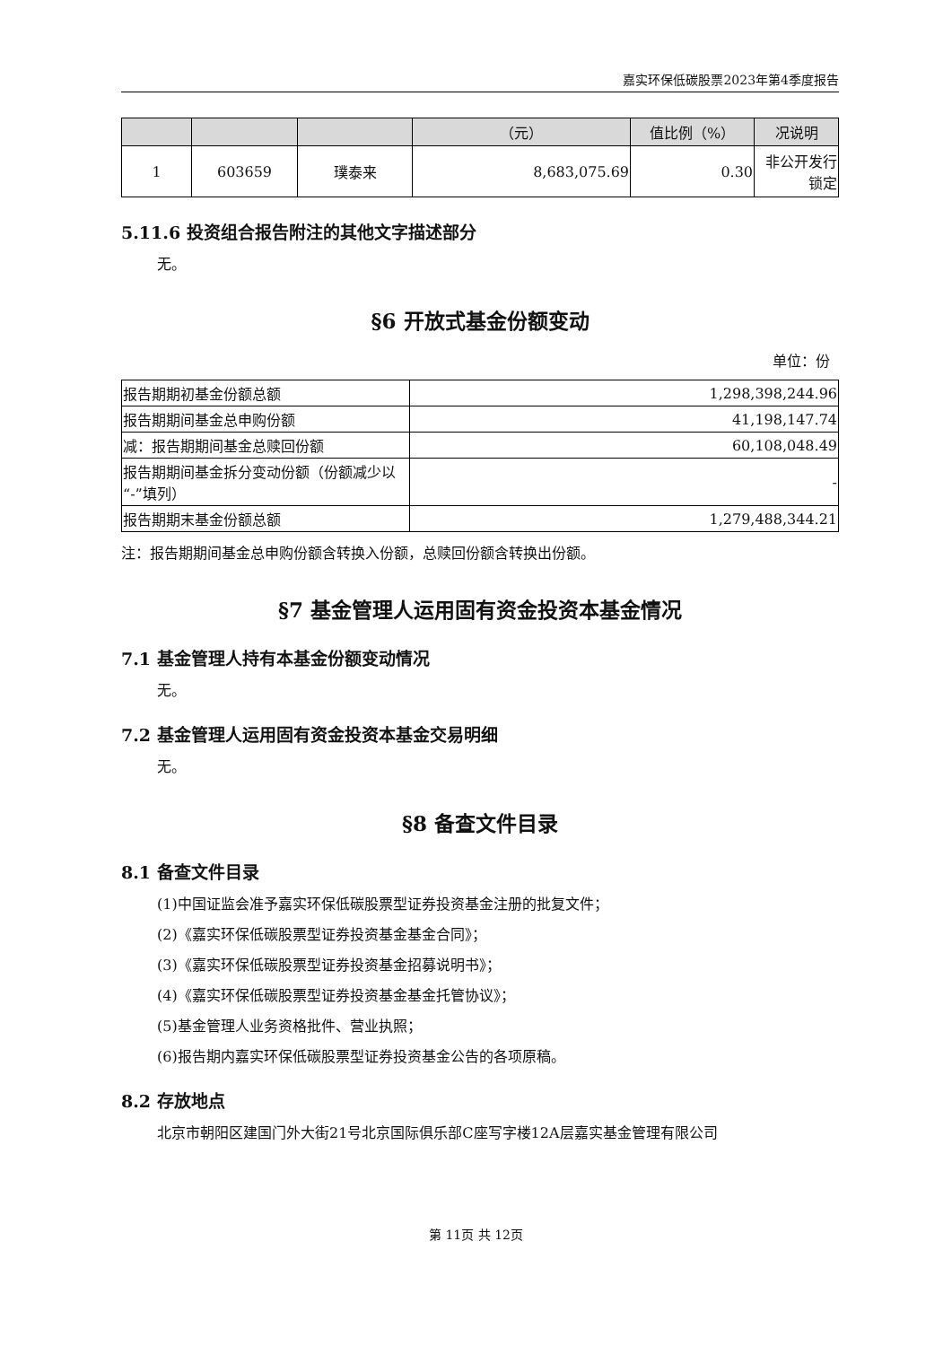嘉实环保低碳股票2023年第4季度报告
| | | | （元） | 值比例（%） | 况说明 |
| --- | --- | --- | --- | --- | --- |
| 1 | 603659 | 璞泰来 | 8,683,075.69 | 0.30 | 非公开发行 锁定 |
5.11.6 投资组合报告附注的其他文字描述部分
无。
§6 开放式基金份额变动
单位：份
| 报告期期初基金份额总额 | 1,298,398,244.96 |
| 报告期期间基金总申购份额 | 41,198,147.74 |
| 减：报告期期间基金总赎回份额 | 60,108,048.49 |
| 报告期期间基金拆分变动份额（份额减少以“-”填列） | - |
| 报告期期末基金份额总额 | 1,279,488,344.21 |
注：报告期期间基金总申购份额含转换入份额，总赎回份额含转换出份额。
§7 基金管理人运用固有资金投资本基金情况
7.1 基金管理人持有本基金份额变动情况
无。
7.2 基金管理人运用固有资金投资本基金交易明细
无。
§8 备查文件目录
8.1 备查文件目录
(1)中国证监会准予嘉实环保低碳股票型证券投资基金注册的批复文件；
(2)《嘉实环保低碳股票型证券投资基金基金合同》；
(3)《嘉实环保低碳股票型证券投资基金招募说明书》；
(4)《嘉实环保低碳股票型证券投资基金基金托管协议》；
(5)基金管理人业务资格批件、营业执照；
(6)报告期内嘉实环保低碳股票型证券投资基金公告的各项原稿。
8.2 存放地点
北京市朝阳区建国门外大街21号北京国际俱乐部C座写字楼12A层嘉实基金管理有限公司
第 11页 共 12页